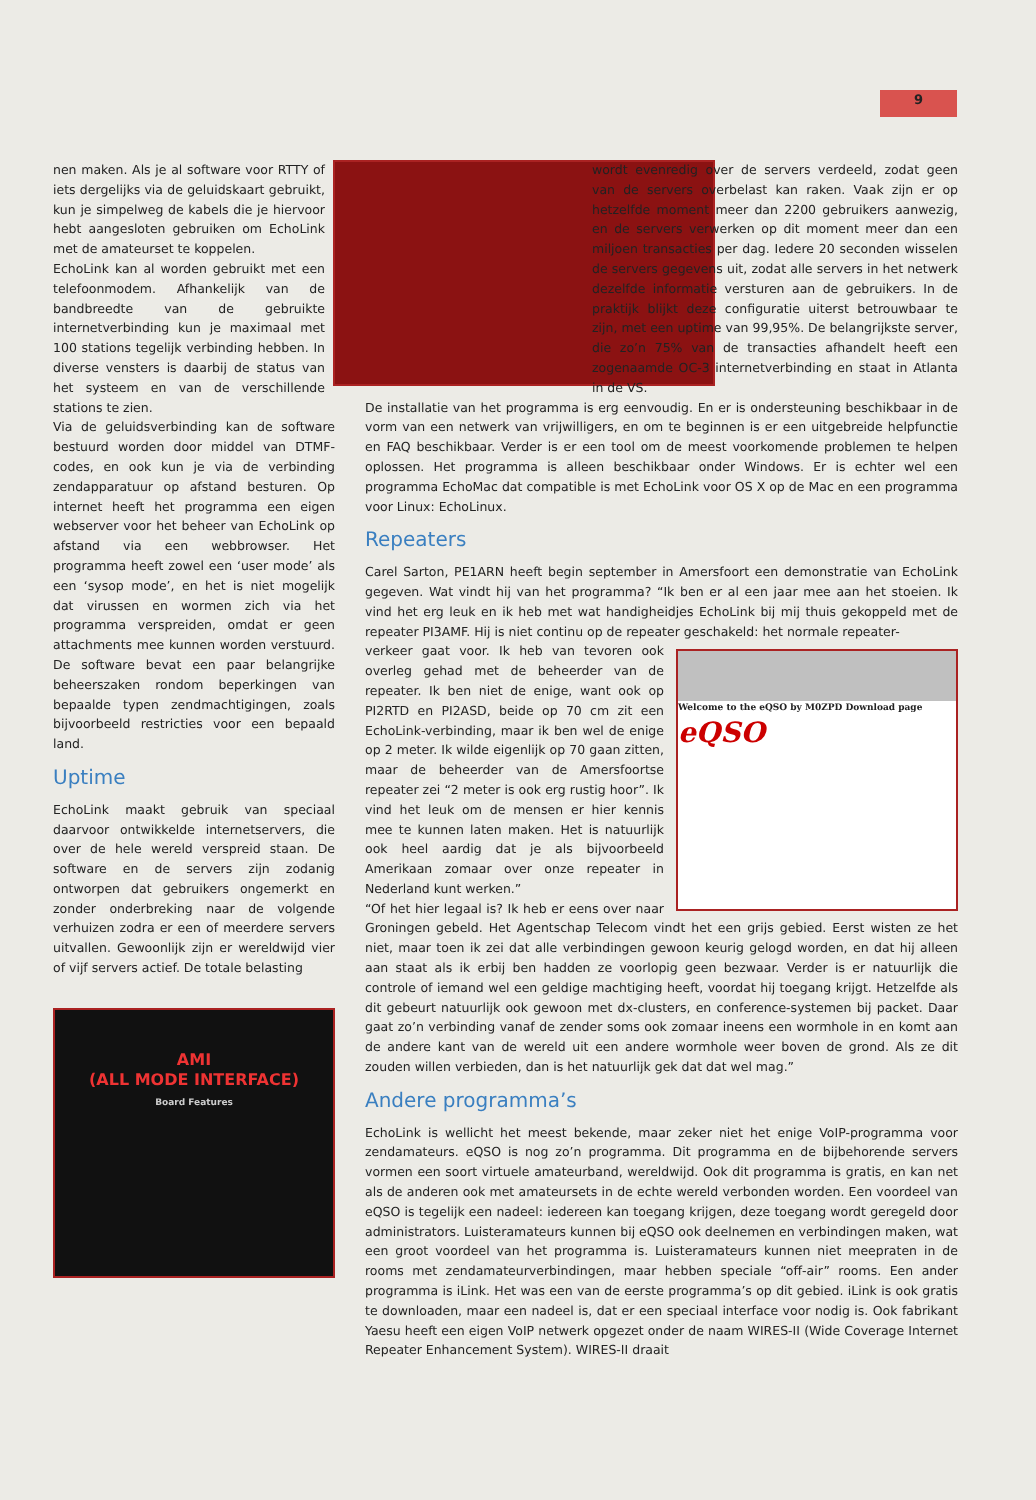9
nen maken. Als je al software voor RTTY of iets dergelijks via de geluidskaart gebruikt, kun je simpelweg de kabels die je hiervoor hebt aangesloten gebruiken om EchoLink met de amateurset te koppelen.
EchoLink kan al worden gebruikt met een telefoonmodem. Afhankelijk van de bandbreedte van de gebruikte internetverbinding kun je maximaal met 100 stations tegelijk verbinding hebben. In diverse vensters is daarbij de status van het systeem en van de verschillende stations te zien.
Via de geluidsverbinding kan de software bestuurd worden door middel van DTMF-codes, en ook kun je via de verbinding zendapparatuur op afstand besturen. Op internet heeft het programma een eigen webserver voor het beheer van EchoLink op afstand via een webbrowser. Het programma heeft zowel een ‘user mode’ als een ‘sysop mode’, en het is niet mogelijk dat virussen en wormen zich via het programma verspreiden, omdat er geen attachments mee kunnen worden verstuurd. De software bevat een paar belangrijke beheerszaken rondom beperkingen van bepaalde typen zendmachtigingen, zoals bijvoorbeeld restricties voor een bepaald land.
Uptime
EchoLink maakt gebruik van speciaal daarvoor ontwikkelde internetservers, die over de hele wereld verspreid staan. De software en de servers zijn zodanig ontworpen dat gebruikers ongemerkt en zonder onderbreking naar de volgende verhuizen zodra er een of meerdere servers uitvallen. Gewoonlijk zijn er wereldwijd vier of vijf servers actief. De totale belasting
AMI
(ALL MODE INTERFACE)
Board Features
wordt evenredig over de servers verdeeld, zodat geen van de servers overbelast kan raken. Vaak zijn er op hetzelfde moment meer dan 2200 gebruikers aanwezig, en de servers verwerken op dit moment meer dan een miljoen transacties per dag. Iedere 20 seconden wisselen de servers gegevens uit, zodat alle servers in het netwerk dezelfde informatie versturen aan de gebruikers. In de praktijk blijkt deze configuratie uiterst betrouwbaar te zijn, met een uptime van 99,95%. De belangrijkste server, die zo’n 75% van de transacties afhandelt heeft een zogenaamde OC-3 internetverbinding en staat in Atlanta in de VS.
De installatie van het programma is erg eenvoudig. En er is ondersteuning beschikbaar in de vorm van een netwerk van vrijwilligers, en om te beginnen is er een uitgebreide helpfunctie en FAQ beschikbaar. Verder is er een tool om de meest voorkomende problemen te helpen oplossen. Het programma is alleen beschikbaar onder Windows. Er is echter wel een programma EchoMac dat compatible is met EchoLink voor OS X op de Mac en een programma voor Linux: EchoLinux.
Repeaters
Carel Sarton, PE1ARN heeft begin september in Amersfoort een demonstratie van EchoLink gegeven. Wat vindt hij van het programma? “Ik ben er al een jaar mee aan het stoeien. Ik vind het erg leuk en ik heb met wat handigheidjes EchoLink bij mij thuis gekoppeld met de repeater PI3AMF. Hij is niet continu op de repeater geschakeld: het normale repeater-
Welcome to the eQSO by M0ZPD Download page
eQSO
verkeer gaat voor. Ik heb van tevoren ook overleg gehad met de beheerder van de repeater. Ik ben niet de enige, want ook op PI2RTD en PI2ASD, beide op 70 cm zit een EchoLink-verbinding, maar ik ben wel de enige op 2 meter. Ik wilde eigenlijk op 70 gaan zitten, maar de beheerder van de Amersfoortse repeater zei “2 meter is ook erg rustig hoor”. Ik vind het leuk om de mensen er hier kennis mee te kunnen laten maken. Het is natuurlijk ook heel aardig dat je als bijvoorbeeld Amerikaan zomaar over onze repeater in Nederland kunt werken.”
“Of het hier legaal is? Ik heb er eens over naar Groningen gebeld. Het Agentschap Telecom vindt het een grijs gebied. Eerst wisten ze het niet, maar toen ik zei dat alle verbindingen gewoon keurig gelogd worden, en dat hij alleen aan staat als ik erbij ben hadden ze voorlopig geen bezwaar. Verder is er natuurlijk die controle of iemand wel een geldige machtiging heeft, voordat hij toegang krijgt. Hetzelfde als dit gebeurt natuurlijk ook gewoon met dx-clusters, en conference-systemen bij packet. Daar gaat zo’n verbinding vanaf de zender soms ook zomaar ineens een wormhole in en komt aan de andere kant van de wereld uit een andere wormhole weer boven de grond. Als ze dit zouden willen verbieden, dan is het natuurlijk gek dat dat wel mag.”
Andere programma’s
EchoLink is wellicht het meest bekende, maar zeker niet het enige VoIP-programma voor zendamateurs. eQSO is nog zo’n programma. Dit programma en de bijbehorende servers vormen een soort virtuele amateurband, wereldwijd. Ook dit programma is gratis, en kan net als de anderen ook met amateursets in de echte wereld verbonden worden. Een voordeel van eQSO is tegelijk een nadeel: iedereen kan toegang krijgen, deze toegang wordt geregeld door administrators. Luisteramateurs kunnen bij eQSO ook deelnemen en verbindingen maken, wat een groot voordeel van het programma is. Luisteramateurs kunnen niet meepraten in de rooms met zendamateurverbindingen, maar hebben speciale “off-air” rooms. Een ander programma is iLink. Het was een van de eerste programma’s op dit gebied. iLink is ook gratis te downloaden, maar een nadeel is, dat er een speciaal interface voor nodig is. Ook fabrikant Yaesu heeft een eigen VoIP netwerk opgezet onder de naam WIRES-II (Wide Coverage Internet Repeater Enhancement System). WIRES-II draait